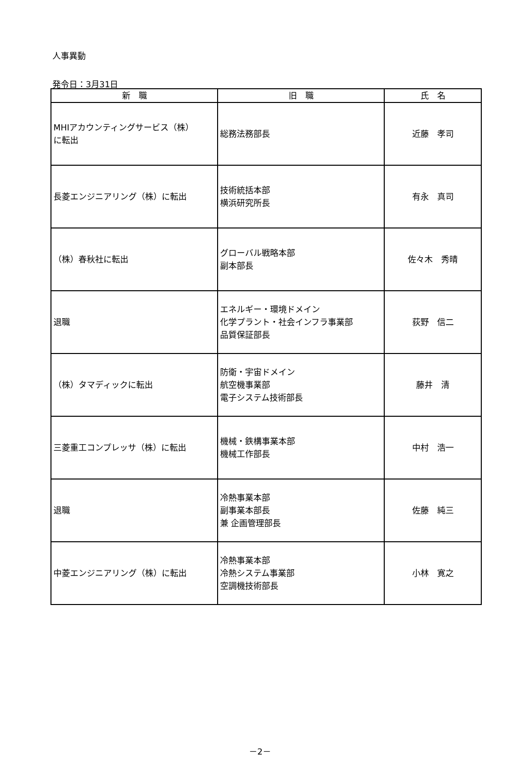人事異動
発令日：3月31日
| 新 職 | 旧 職 | 氏 名 |
| --- | --- | --- |
| MHIアカウンティングサービス（株） に転出 | 総務法務部長 | 近藤 孝司 |
| 長菱エンジニアリング（株）に転出 | 技術統括本部 横浜研究所長 | 有永 真司 |
| （株）春秋社に転出 | グローバル戦略本部 副本部長 | 佐々木 秀晴 |
| 退職 | エネルギー・環境ドメイン 化学プラント・社会インフラ事業部 品質保証部長 | 荻野 信二 |
| （株）タマディックに転出 | 防衛・宇宙ドメイン 航空機事業部 電子システム技術部長 | 藤井 清 |
| 三菱重工コンプレッサ（株）に転出 | 機械・鉄構事業本部 機械工作部長 | 中村 浩一 |
| 退職 | 冷熱事業本部 副事業本部長 兼 企画管理部長 | 佐藤 純三 |
| 中菱エンジニアリング（株）に転出 | 冷熱事業本部 冷熱システム事業部 空調機技術部長 | 小林 寛之 |
－2－